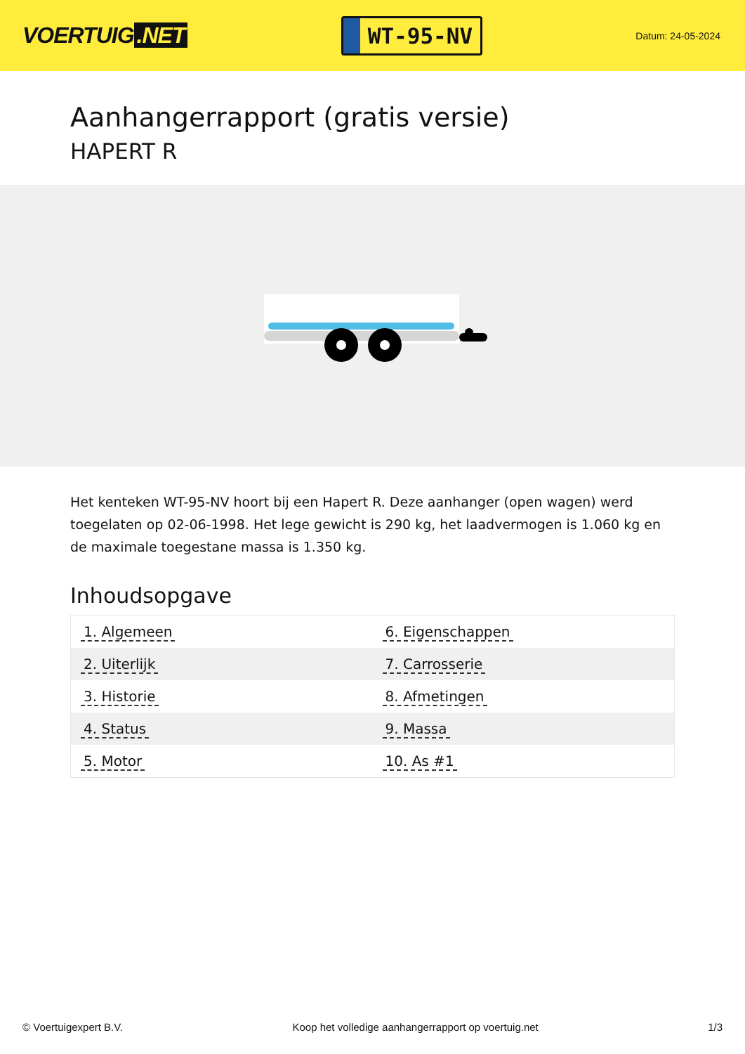VOERTUIG.NET
WT-95-NV
Datum: 24-05-2024
Aanhangerrapport (gratis versie)
HAPERT R
Het kenteken WT-95-NV hoort bij een Hapert R. Deze aanhanger (open wagen) werd toegelaten op 02-06-1998. Het lege gewicht is 290 kg, het laadvermogen is 1.060 kg en de maximale toegestane massa is 1.350 kg.
Inhoudsopgave
| 1. Algemeen | 6. Eigenschappen |
| 2. Uiterlijk | 7. Carrosserie |
| 3. Historie | 8. Afmetingen |
| 4. Status | 9. Massa |
| 5. Motor | 10. As #1 |
© Voertuigexpert B.V. Koop het volledige aanhangerrapport op voertuig.net 1/3